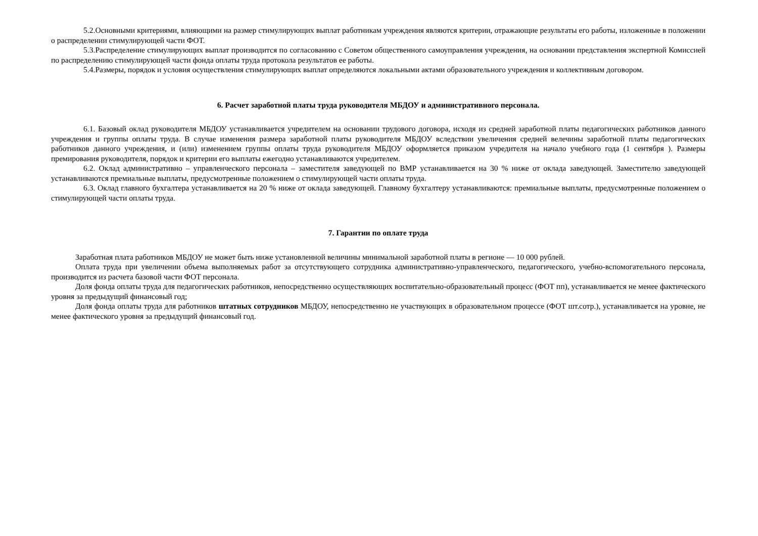5.2.Основными критериями, влияющими на размер стимулирующих выплат работникам учреждения являются критерии, отражающие результаты его работы, изложенные в положении о распределении стимулирующей части ФОТ.
5.3.Распределение стимулирующих выплат производится по согласованию с Советом общественного самоуправления учреждения, на основании представления экспертной Комиссией по распределению стимулирующей части фонда оплаты труда протокола результатов ее работы.
5.4.Размеры, порядок и условия осуществления стимулирующих выплат определяются локальными актами образовательного учреждения и коллективным договором.
6. Расчет заработной платы труда руководителя МБДОУ и административного персонала.
6.1. Базовый оклад руководителя МБДОУ устанавливается учредителем на основании трудового договора, исходя из средней заработной платы педагогических работников данного учреждения и группы оплаты труда. В случае изменения размера заработной платы руководителя МБДОУ вследствии увеличения средней велечины заработной платы педагогических работников данного учреждения, и (или) изменением группы оплаты труда руководителя МБДОУ оформляется приказом учредителя на начало учебного года (1 сентября ). Размеры премирования руководителя, порядок и критерии его выплаты ежегодно устанавливаются учредителем.
6.2. Оклад административно – управленческого персонала – заместителя заведующей по ВМР устанавливается на 30 % ниже от оклада заведующей. Заместителю заведующей устанавливаются премиальные выплаты, предусмотренные положением о стимулирующей части оплаты труда.
6.3. Оклад главного бухгалтера устанавливается на 20 % ниже от оклада заведующей. Главному бухгалтеру устанавливаются: премиальные выплаты, предусмотренные положением о стимулирующей части оплаты труда.
7. Гарантии по оплате труда
Заработная плата работников МБДОУ не может быть ниже установленной величины минимальной заработной платы в регионе — 10 000 рублей.
Оплата труда при увеличении объема выполняемых работ за отсутствующего сотрудника административно-управленческого, педагогического, учебно-вспомогательного персонала, производится из расчета базовой части ФОТ персонала.
Доля фонда оплаты труда для педагогических работников, непосредственно осуществляющих воспитательно-образовательный процесс (ФОТ пп), устанавливается не менее фактического уровня за предыдущий финансовый год;
Доля фонда оплаты труда для работников штатных сотрудников МБДОУ, непосредственно не участвующих в образовательном процессе (ФОТ шт.сотр.), устанавливается на уровне, не менее фактического уровня за предыдущий финансовый год.